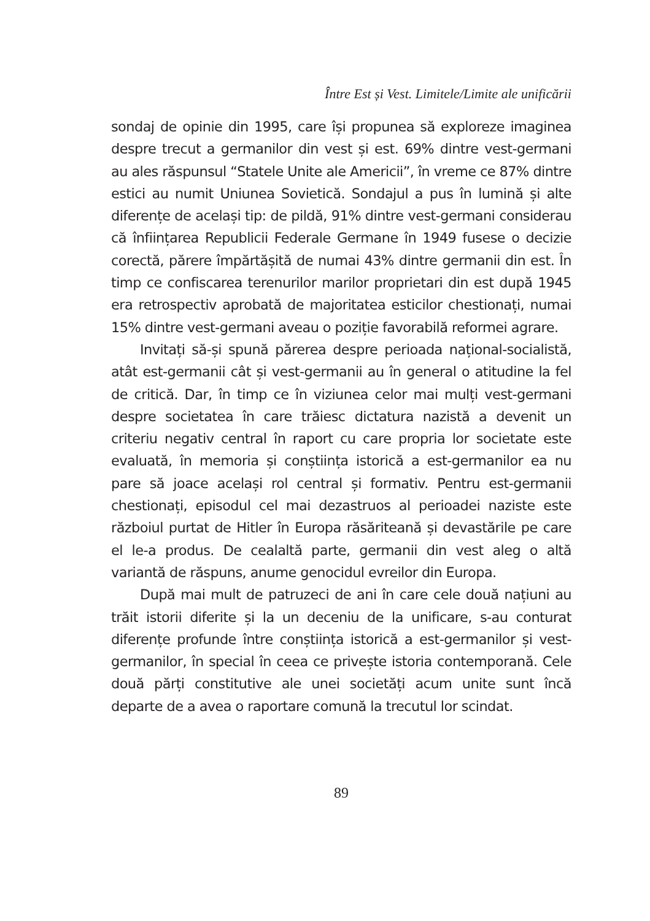Între Est și Vest. Limitele/Limite ale unificării
sondaj de opinie din 1995, care își propunea să exploreze imaginea despre trecut a germanilor din vest și est. 69% dintre vest-germani au ales răspunsul “Statele Unite ale Americii”, în vreme ce 87% dintre estici au numit Uniunea Sovietică. Sondajul a pus în lumină și alte diferențe de același tip: de pildă, 91% dintre vest-germani considerau că înființarea Republicii Federale Germane în 1949 fusese o decizie corectă, părere împărtășită de numai 43% dintre germanii din est. În timp ce confiscarea terenurilor marilor proprietari din est după 1945 era retrospectiv aprobată de majoritatea esticilor chestionați, numai 15% dintre vest-germani aveau o poziție favorabilă reformei agrare.
Invitați să-și spună părerea despre perioada național-socialistă, atât est-germanii cât și vest-germanii au în general o atitudine la fel de critică. Dar, în timp ce în viziunea celor mai mulți vest-germani despre societatea în care trăiesc dictatura nazistă a devenit un criteriu negativ central în raport cu care propria lor societate este evaluată, în memoria și conștiința istorică a est-germanilor ea nu pare să joace același rol central și formativ. Pentru est-germanii chestionați, episodul cel mai dezastruos al perioadei naziste este războiul purtat de Hitler în Europa răsăriteană și devastările pe care el le-a produs. De cealaltă parte, germanii din vest aleg o altă variantă de răspuns, anume genocidul evreilor din Europa.
După mai mult de patruzeci de ani în care cele două națiuni au trăit istorii diferite și la un deceniu de la unificare, s-au conturat diferențe profunde între conștiința istorică a est-germanilor și vest-germanilor, în special în ceea ce privește istoria contemporană. Cele două părți constitutive ale unei societăți acum unite sunt încă departe de a avea o raportare comună la trecutul lor scindat.
89